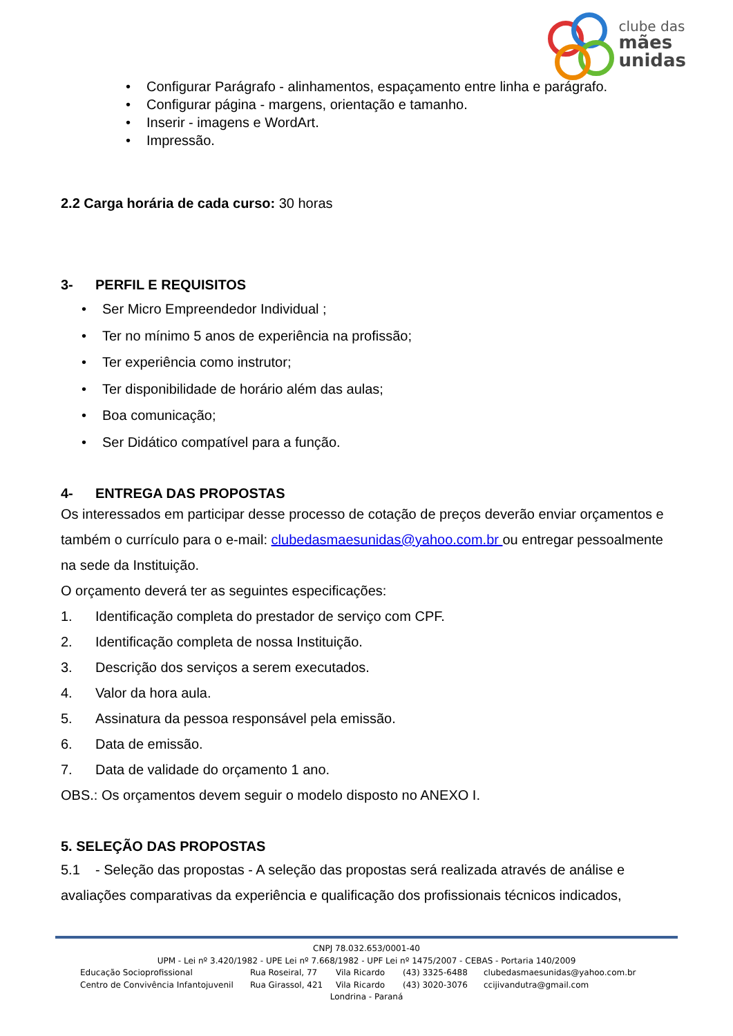clube das
mães
unidas
• Configurar Parágrafo - alinhamentos, espaçamento entre linha e parágrafo.
• Configurar página - margens, orientação e tamanho.
• Inserir - imagens e WordArt.
• Impressão.
2.2 Carga horária de cada curso: 30 horas
3- PERFIL E REQUISITOS
• Ser Micro Empreendedor Individual ;
• Ter no mínimo 5 anos de experiência na profissão;
• Ter experiência como instrutor;
• Ter disponibilidade de horário além das aulas;
• Boa comunicação;
• Ser Didático compatível para a função.
4- ENTREGA DAS PROPOSTAS
Os interessados em participar desse processo de cotação de preços deverão enviar orçamentos e também o currículo para o e-mail: clubedasmaesunidas@yahoo.com.br ou entregar pessoalmente na sede da Instituição.
O orçamento deverá ter as seguintes especificações:
1. Identificação completa do prestador de serviço com CPF.
2. Identificação completa de nossa Instituição.
3. Descrição dos serviços a serem executados.
4. Valor da hora aula.
5. Assinatura da pessoa responsável pela emissão.
6. Data de emissão.
7. Data de validade do orçamento 1 ano.
OBS.: Os orçamentos devem seguir o modelo disposto no ANEXO I.
5. SELEÇÃO DAS PROPOSTAS
5.1 - Seleção das propostas - A seleção das propostas será realizada através de análise e avaliações comparativas da experiência e qualificação dos profissionais técnicos indicados,
CNPJ 78.032.653/0001-40
UPM - Lei nº 3.420/1982 - UPE Lei nº 7.668/1982 - UPF Lei nº 1475/2007 - CEBAS - Portaria 140/2009
Educação Socioprofissional Rua Roseiral, 77 Vila Ricardo (43) 3325-6488 clubedasmaesunidas@yahoo.com.br
Centro de Convivência Infantojuvenil Rua Girassol, 421 Vila Ricardo (43) 3020-3076 ccijivandutra@gmail.com
Londrina - Paraná